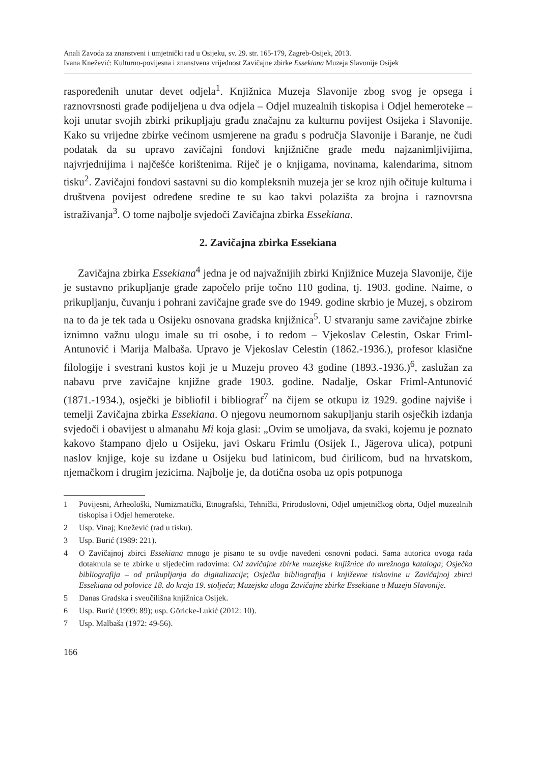Anali Zavoda za znanstveni i umjetnički rad u Osijeku, sv. 29. str. 165-179, Zagreb-Osijek, 2013.
Ivana Knežević: Kulturno-povijesna i znanstvena vrijednost Zavičajne zbirke Essekiana Muzeja Slavonije Osijek
raspoređenih unutar devet odjela<sup>1</sup>. Knjižnica Muzeja Slavonije zbog svog je opsega i raznovrsnosti građe podijeljena u dva odjela – Odjel muzealnih tiskopisa i Odjel hemeroteke – koji unutar svojih zbirki prikupljaju građu značajnu za kulturnu povijest Osijeka i Slavonije. Kako su vrijedne zbirke većinom usmjerene na građu s područja Slavonije i Baranje, ne čudi podatak da su upravo zavičajni fondovi knjižnične građe među najzanimljivijima, najvrjednijima i najčešće korištenima. Riječ je o knjigama, novinama, kalendarima, sitnom tisku<sup>2</sup>. Zavičajni fondovi sastavni su dio kompleksnih muzeja jer se kroz njih očituje kulturna i društvena povijest određene sredine te su kao takvi polazišta za brojna i raznovrsna istraživanja<sup>3</sup>. O tome najbolje svjedoči Zavičajna zbirka Essekiana.
2. Zavičajna zbirka Essekiana
Zavičajna zbirka Essekiana<sup>4</sup> jedna je od najvažnijih zbirki Knjižnice Muzeja Slavonije, čije je sustavno prikupljanje građe započelo prije točno 110 godina, tj. 1903. godine. Naime, o prikupljanju, čuvanju i pohrani zavičajne građe sve do 1949. godine skrbio je Muzej, s obzirom na to da je tek tada u Osijeku osnovana gradska knjižnica<sup>5</sup>. U stvaranju same zavičajne zbirke iznimno važnu ulogu imale su tri osobe, i to redom – Vjekoslav Celestin, Oskar Friml-Antunović i Marija Malbaša. Upravo je Vjekoslav Celestin (1862.-1936.), profesor klasične filologije i svestrani kustos koji je u Muzeju proveo 43 godine (1893.-1936.)<sup>6</sup>, zaslužan za nabavu prve zavičajne knjižne građe 1903. godine. Nadalje, Oskar Friml-Antunović (1871.-1934.), osječki je bibliofil i bibliograf<sup>7</sup> na čijem se otkupu iz 1929. godine najviše i temelji Zavičajna zbirka Essekiana. O njegovu neumornom sakupljanju starih osječkih izdanja svjedoči i obavijest u almanahu Mi koja glasi: „Ovim se umoljava, da svaki, kojemu je poznato kakovo štampano djelo u Osijeku, javi Oskaru Frimlu (Osijek I., Jägerova ulica), potpuni naslov knjige, koje su izdane u Osijeku bud latinicom, bud ćirilicom, bud na hrvatskom, njemačkom i drugim jezicima. Najbolje je, da dotična osoba uz opis potpunoga
1 Povijesni, Arheološki, Numizmatički, Etnografski, Tehnički, Prirodoslovni, Odjel umjetničkog obrta, Odjel muzealnih tiskopisa i Odjel hemeroteke.
2 Usp. Vinaj; Knežević (rad u tisku).
3 Usp. Burić (1989: 221).
4 O Zavičajnoj zbirci Essekiana mnogo je pisano te su ovdje navedeni osnovni podaci. Sama autorica ovoga rada dotaknula se te zbirke u sljedećim radovima: Od zavičajne zbirke muzejske knjižnice do mrežnoga kataloga; Osječka bibliografija – od prikupljanja do digitalizacije; Osječka bibliografija i književne tiskovine u Zavičajnoj zbirci Essekiana od polovice 18. do kraja 19. stoljeća; Muzejska uloga Zavičajne zbirke Essekiane u Muzeju Slavonije.
5 Danas Gradska i sveučilišna knjižnica Osijek.
6 Usp. Burić (1999: 89); usp. Göricke-Lukić (2012: 10).
7 Usp. Malbaša (1972: 49-56).
166